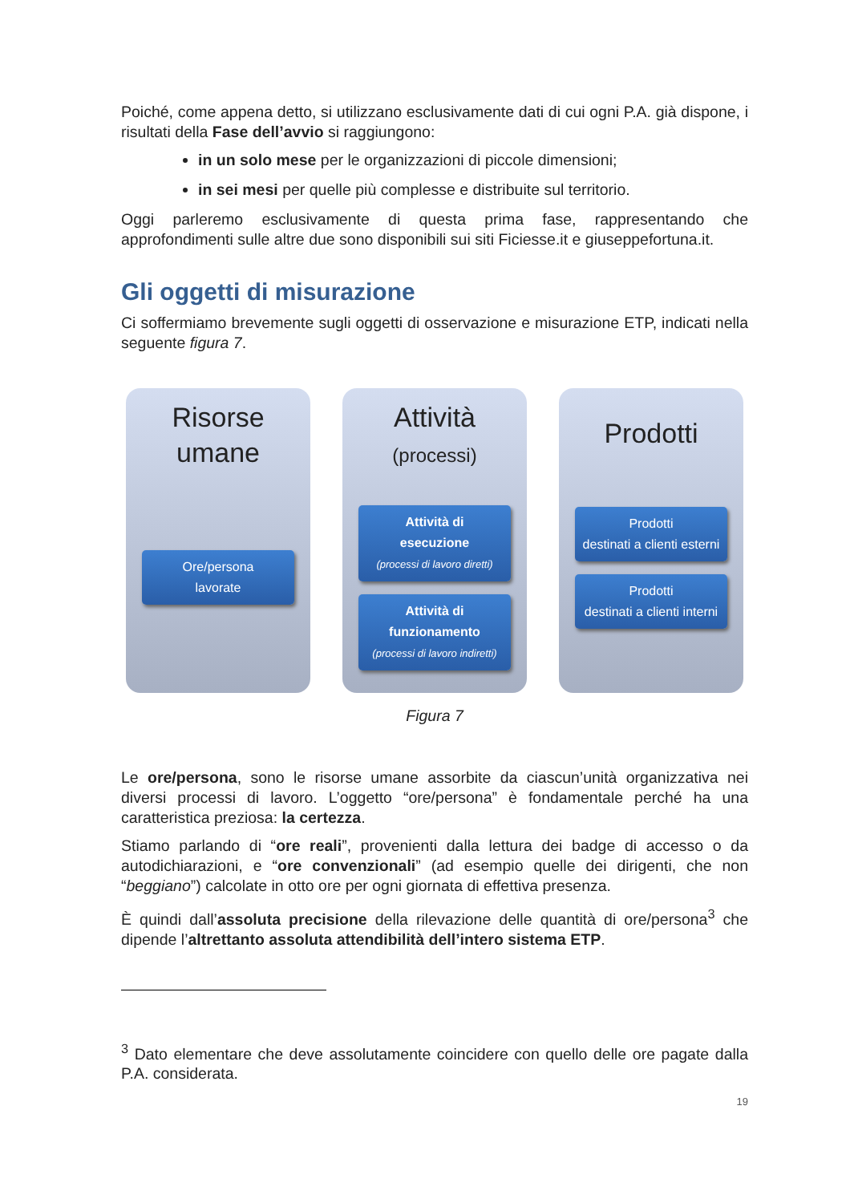Poiché, come appena detto, si utilizzano esclusivamente dati di cui ogni P.A. già dispone, i risultati della Fase dell’avvio si raggiungono:
in un solo mese per le organizzazioni di piccole dimensioni;
in sei mesi per quelle più complesse e distribuite sul territorio.
Oggi parleremo esclusivamente di questa prima fase, rappresentando che approfondimenti sulle altre due sono disponibili sui siti Ficiesse.it e giuseppefortuna.it.
Gli oggetti di misurazione
Ci soffermiamo brevemente sugli oggetti di osservazione e misurazione ETP, indicati nella seguente figura 7.
Risorse
umane
Ore/persona
lavorate
Attività
(processi)
Attività di
esecuzione
(processi di lavoro diretti)
Attività di
funzionamento
(processi di lavoro indiretti)
Prodotti
Prodotti
destinati a clienti esterni
Prodotti
destinati a clienti interni
Figura 7
Le ore/persona, sono le risorse umane assorbite da ciascun’unità organizzativa nei diversi processi di lavoro. L’oggetto “ore/persona” è fondamentale perché ha una caratteristica preziosa: la certezza.
Stiamo parlando di “ore reali”, provenienti dalla lettura dei badge di accesso o da autodichiarazioni, e “ore convenzionali” (ad esempio quelle dei dirigenti, che non “beggiano”) calcolate in otto ore per ogni giornata di effettiva presenza.
È quindi dall’assoluta precisione della rilevazione delle quantità di ore/persona<sup>3</sup> che dipende l’altrettanto assoluta attendibilità dell’intero sistema ETP.
<sup>3</sup> Dato elementare che deve assolutamente coincidere con quello delle ore pagate dalla P.A. considerata.
19